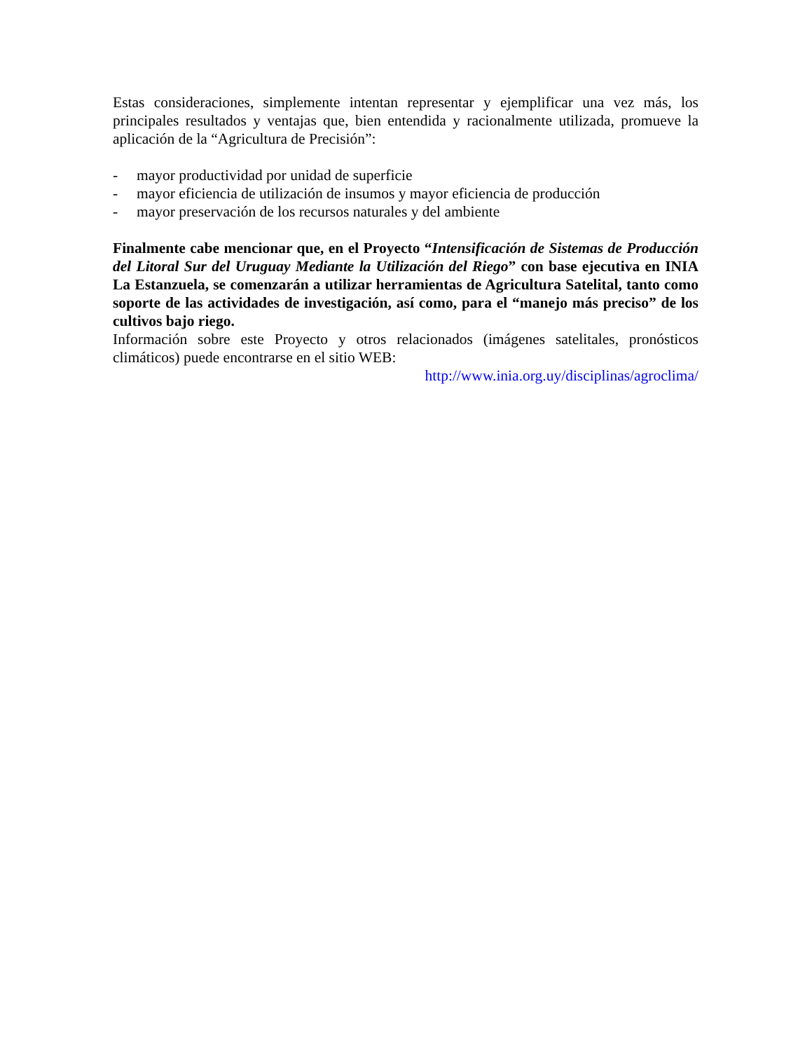Estas consideraciones, simplemente intentan representar y ejemplificar una vez más, los principales resultados y ventajas que, bien entendida y racionalmente utilizada, promueve la aplicación de la “Agricultura de Precisión”:
- mayor productividad por unidad de superficie
- mayor eficiencia de utilización de insumos y mayor eficiencia de producción
- mayor preservación de los recursos naturales y del ambiente
Finalmente cabe mencionar que, en el Proyecto “Intensificación de Sistemas de Producción del Litoral Sur del Uruguay Mediante la Utilización del Riego” con base ejecutiva en INIA La Estanzuela, se comenzarán a utilizar herramientas de Agricultura Satelital, tanto como soporte de las actividades de investigación, así como, para el “manejo más preciso” de los cultivos bajo riego.
Información sobre este Proyecto y otros relacionados (imágenes satelitales, pronósticos climáticos) puede encontrarse en el sitio WEB:
http://www.inia.org.uy/disciplinas/agroclima/